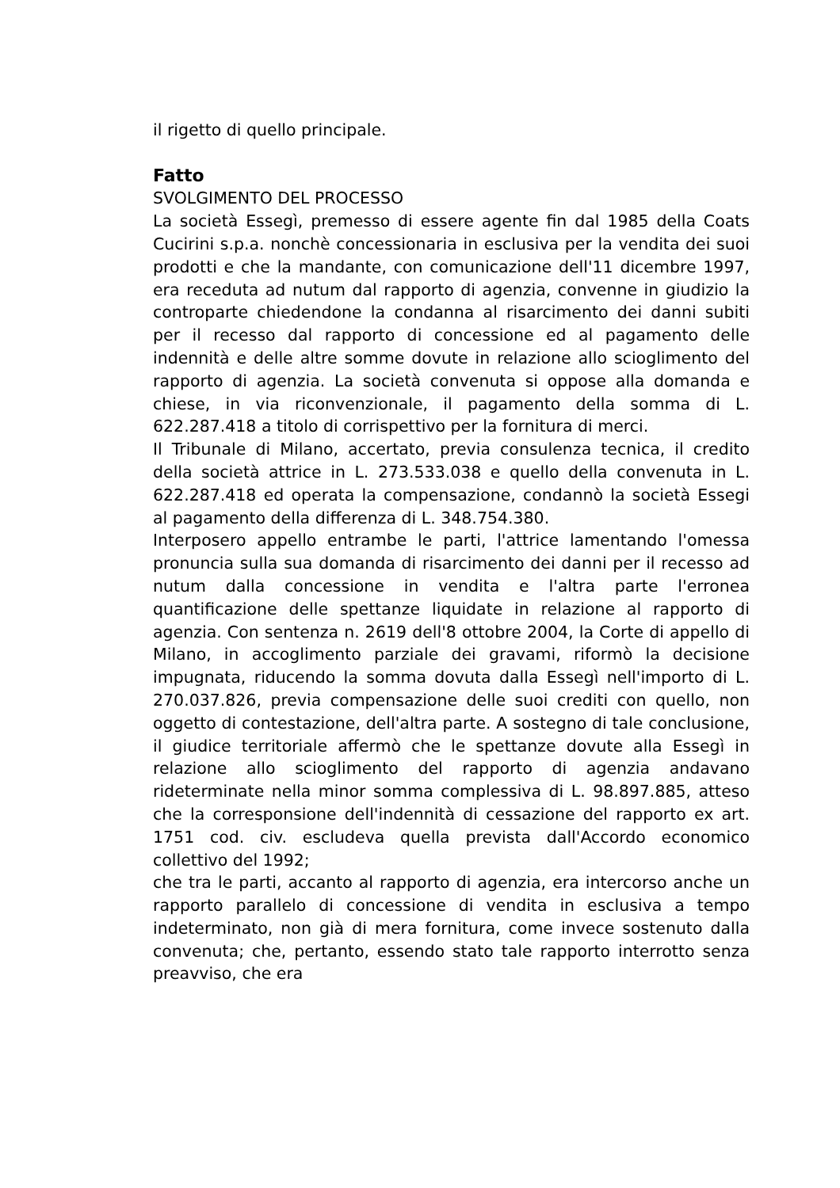il rigetto di quello principale.
Fatto
SVOLGIMENTO DEL PROCESSO
La società Essegì, premesso di essere agente fin dal 1985 della Coats Cucirini s.p.a. nonchè concessionaria in esclusiva per la vendita dei suoi prodotti e che la mandante, con comunicazione dell'11 dicembre 1997, era receduta ad nutum dal rapporto di agenzia, convenne in giudizio la controparte chiedendone la condanna al risarcimento dei danni subiti per il recesso dal rapporto di concessione ed al pagamento delle indennità e delle altre somme dovute in relazione allo scioglimento del rapporto di agenzia. La società convenuta si oppose alla domanda e chiese, in via riconvenzionale, il pagamento della somma di L. 622.287.418 a titolo di corrispettivo per la fornitura di merci.
Il Tribunale di Milano, accertato, previa consulenza tecnica, il credito della società attrice in L. 273.533.038 e quello della convenuta in L. 622.287.418 ed operata la compensazione, condannò la società Essegi al pagamento della differenza di L. 348.754.380.
Interposero appello entrambe le parti, l'attrice lamentando l'omessa pronuncia sulla sua domanda di risarcimento dei danni per il recesso ad nutum dalla concessione in vendita e l'altra parte l'erronea quantificazione delle spettanze liquidate in relazione al rapporto di agenzia. Con sentenza n. 2619 dell'8 ottobre 2004, la Corte di appello di Milano, in accoglimento parziale dei gravami, riformò la decisione impugnata, riducendo la somma dovuta dalla Essegì nell'importo di L. 270.037.826, previa compensazione delle suoi crediti con quello, non oggetto di contestazione, dell'altra parte. A sostegno di tale conclusione, il giudice territoriale affermò che le spettanze dovute alla Essegì in relazione allo scioglimento del rapporto di agenzia andavano rideterminate nella minor somma complessiva di L. 98.897.885, atteso che la corresponsione dell'indennità di cessazione del rapporto ex art. 1751 cod. civ. escludeva quella prevista dall'Accordo economico collettivo del 1992;
che tra le parti, accanto al rapporto di agenzia, era intercorso anche un rapporto parallelo di concessione di vendita in esclusiva a tempo indeterminato, non già di mera fornitura, come invece sostenuto dalla convenuta; che, pertanto, essendo stato tale rapporto interrotto senza preavviso, che era